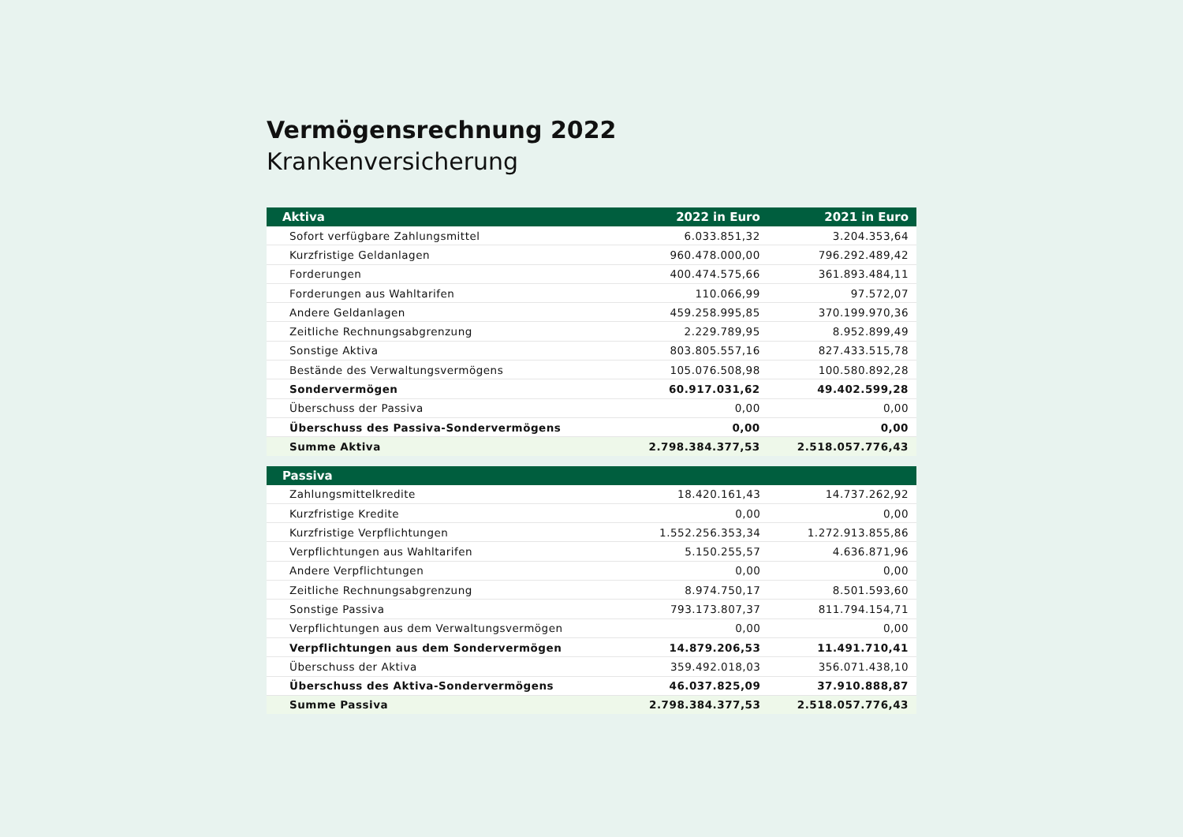Vermögensrechnung 2022
Krankenversicherung
| Aktiva | 2022 in Euro | 2021 in Euro |
| --- | --- | --- |
| Sofort verfügbare Zahlungsmittel | 6.033.851,32 | 3.204.353,64 |
| Kurzfristige Geldanlagen | 960.478.000,00 | 796.292.489,42 |
| Forderungen | 400.474.575,66 | 361.893.484,11 |
| Forderungen aus Wahltarifen | 110.066,99 | 97.572,07 |
| Andere Geldanlagen | 459.258.995,85 | 370.199.970,36 |
| Zeitliche Rechnungsabgrenzung | 2.229.789,95 | 8.952.899,49 |
| Sonstige Aktiva | 803.805.557,16 | 827.433.515,78 |
| Bestände des Verwaltungsvermögens | 105.076.508,98 | 100.580.892,28 |
| Sondervermögen | 60.917.031,62 | 49.402.599,28 |
| Überschuss der Passiva | 0,00 | 0,00 |
| Überschuss des Passiva-Sondervermögens | 0,00 | 0,00 |
| Summe Aktiva | 2.798.384.377,53 | 2.518.057.776,43 |
| Passiva | | |
| --- | --- | --- |
| Zahlungsmittelkredite | 18.420.161,43 | 14.737.262,92 |
| Kurzfristige Kredite | 0,00 | 0,00 |
| Kurzfristige Verpflichtungen | 1.552.256.353,34 | 1.272.913.855,86 |
| Verpflichtungen aus Wahltarifen | 5.150.255,57 | 4.636.871,96 |
| Andere Verpflichtungen | 0,00 | 0,00 |
| Zeitliche Rechnungsabgrenzung | 8.974.750,17 | 8.501.593,60 |
| Sonstige Passiva | 793.173.807,37 | 811.794.154,71 |
| Verpflichtungen aus dem Verwaltungsvermögen | 0,00 | 0,00 |
| Verpflichtungen aus dem Sondervermögen | 14.879.206,53 | 11.491.710,41 |
| Überschuss der Aktiva | 359.492.018,03 | 356.071.438,10 |
| Überschuss des Aktiva-Sondervermögens | 46.037.825,09 | 37.910.888,87 |
| Summe Passiva | 2.798.384.377,53 | 2.518.057.776,43 |